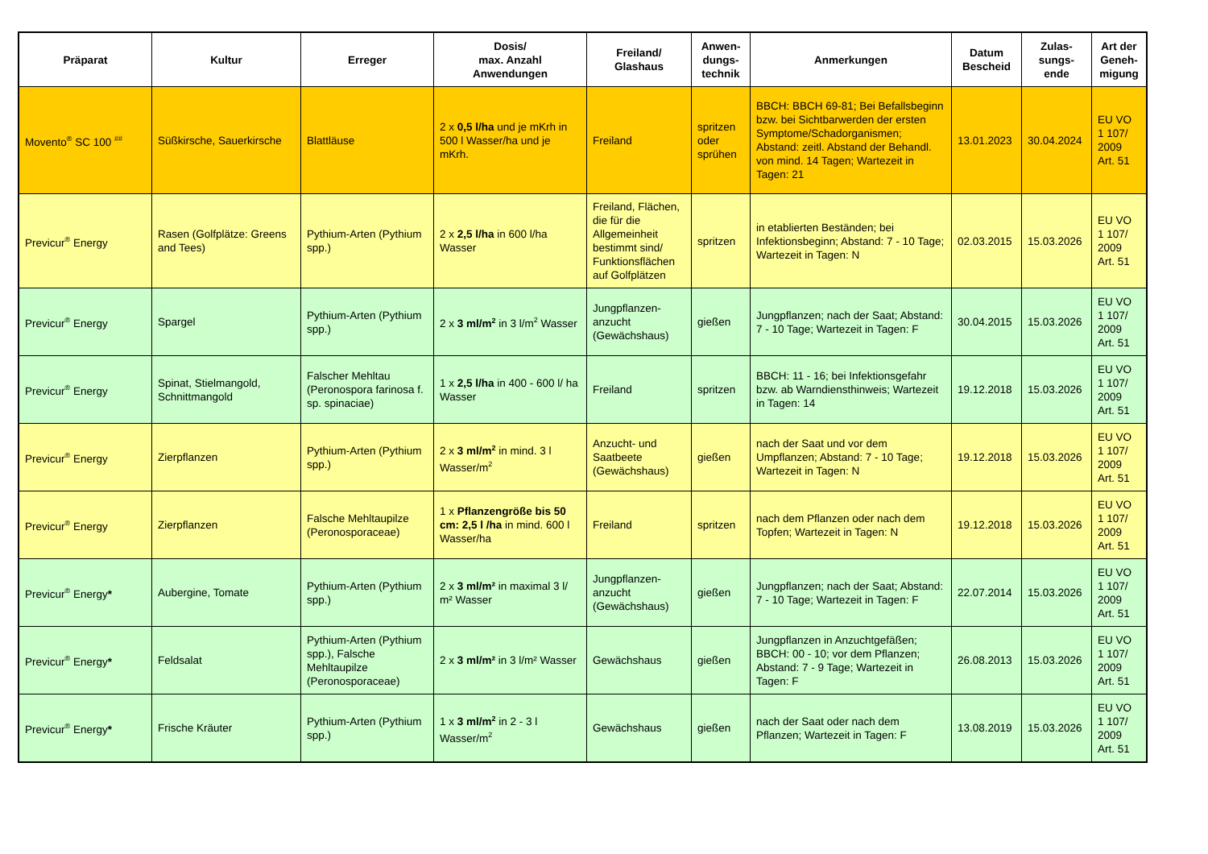| Präparat | Kultur | Erreger | Dosis/ max. Anzahl Anwendungen | Freiland/ Glashaus | Anwen- dungs- technik | Anmerkungen | Datum Bescheid | Zulas- sungs- ende | Art der Geneh- migung |
| --- | --- | --- | --- | --- | --- | --- | --- | --- | --- |
| Movento<sup>®</sup> SC 100 <sup>##</sup> | Süßkirsche, Sauerkirsche | Blattläuse | 2 x 0,5 l/ha und je mKrh in 500 l Wasser/ha und je mKrh. | Freiland | spritzen oder sprühen | BBCH: BBCH 69-81; Bei Befallsbeginn bzw. bei Sichtbarwerden der ersten Symptome/Schadorganismen; Abstand: zeitl. Abstand der Behandl. von mind. 14 Tagen; Wartezeit in Tagen: 21 | 13.01.2023 | 30.04.2024 | EU VO 1 107/ 2009 Art. 51 |
| Previcur<sup>®</sup> Energy | Rasen (Golfplätze: Greens and Tees) | Pythium-Arten (Pythium spp.) | 2 x 2,5 l/ha in 600 l/ha Wasser | Freiland, Flächen, die für die Allgemeinheit bestimmt sind/ Funktionsflächen auf Golfplätzen | spritzen | in etablierten Beständen; bei Infektionsbeginn; Abstand: 7 - 10 Tage; Wartezeit in Tagen: N | 02.03.2015 | 15.03.2026 | EU VO 1 107/ 2009 Art. 51 |
| Previcur<sup>®</sup> Energy | Spargel | Pythium-Arten (Pythium spp.) | 2 x 3 ml/m<sup>2</sup> in 3 l/m<sup>2</sup> Wasser | Jungpflanzen-anzucht (Gewächshaus) | gießen | Jungpflanzen; nach der Saat; Abstand: 7 - 10 Tage; Wartezeit in Tagen: F | 30.04.2015 | 15.03.2026 | EU VO 1 107/ 2009 Art. 51 |
| Previcur<sup>®</sup> Energy | Spinat, Stielmangold, Schnittmangold | Falscher Mehltau (Peronospora farinosa f. sp. spinaciae) | 1 x 2,5 l/ha in 400 - 600 l/ ha Wasser | Freiland | spritzen | BBCH: 11 - 16; bei Infektionsgefahr bzw. ab Warndiensthinweis; Wartezeit in Tagen: 14 | 19.12.2018 | 15.03.2026 | EU VO 1 107/ 2009 Art. 51 |
| Previcur<sup>®</sup> Energy | Zierpflanzen | Pythium-Arten (Pythium spp.) | 2 x 3 ml/m<sup>2</sup> in mind. 3 l Wasser/m<sup>2</sup> | Anzucht- und Saatbeete (Gewächshaus) | gießen | nach der Saat und vor dem Umpflanzen; Abstand: 7 - 10 Tage; Wartezeit in Tagen: N | 19.12.2018 | 15.03.2026 | EU VO 1 107/ 2009 Art. 51 |
| Previcur<sup>®</sup> Energy | Zierpflanzen | Falsche Mehltaupilze (Peronosporaceae) | 1 x Pflanzengröße bis 50 cm: 2,5 l /ha in mind. 600 l Wasser/ha | Freiland | spritzen | nach dem Pflanzen oder nach dem Topfen; Wartezeit in Tagen: N | 19.12.2018 | 15.03.2026 | EU VO 1 107/ 2009 Art. 51 |
| Previcur<sup>®</sup> Energy * | Aubergine, Tomate | Pythium-Arten (Pythium spp.) | 2 x 3 ml/m² in maximal 3 l/ m² Wasser | Jungpflanzen-anzucht (Gewächshaus) | gießen | Jungpflanzen; nach der Saat; Abstand: 7 - 10 Tage; Wartezeit in Tagen: F | 22.07.2014 | 15.03.2026 | EU VO 1 107/ 2009 Art. 51 |
| Previcur<sup>®</sup> Energy * | Feldsalat | Pythium-Arten (Pythium spp.), Falsche Mehltaupilze (Peronosporaceae) | 2 x 3 ml/m² in 3 l/m² Wasser | Gewächshaus | gießen | Jungpflanzen in Anzuchtgefäßen; BBCH: 00 - 10; vor dem Pflanzen; Abstand: 7 - 9 Tage; Wartezeit in Tagen: F | 26.08.2013 | 15.03.2026 | EU VO 1 107/ 2009 Art. 51 |
| Previcur<sup>®</sup> Energy * | Frische Kräuter | Pythium-Arten (Pythium spp.) | 1 x 3 ml/m<sup>2</sup> in 2 - 3 l Wasser/m<sup>2</sup> | Gewächshaus | gießen | nach der Saat oder nach dem Pflanzen; Wartezeit in Tagen: F | 13.08.2019 | 15.03.2026 | EU VO 1 107/ 2009 Art. 51 |